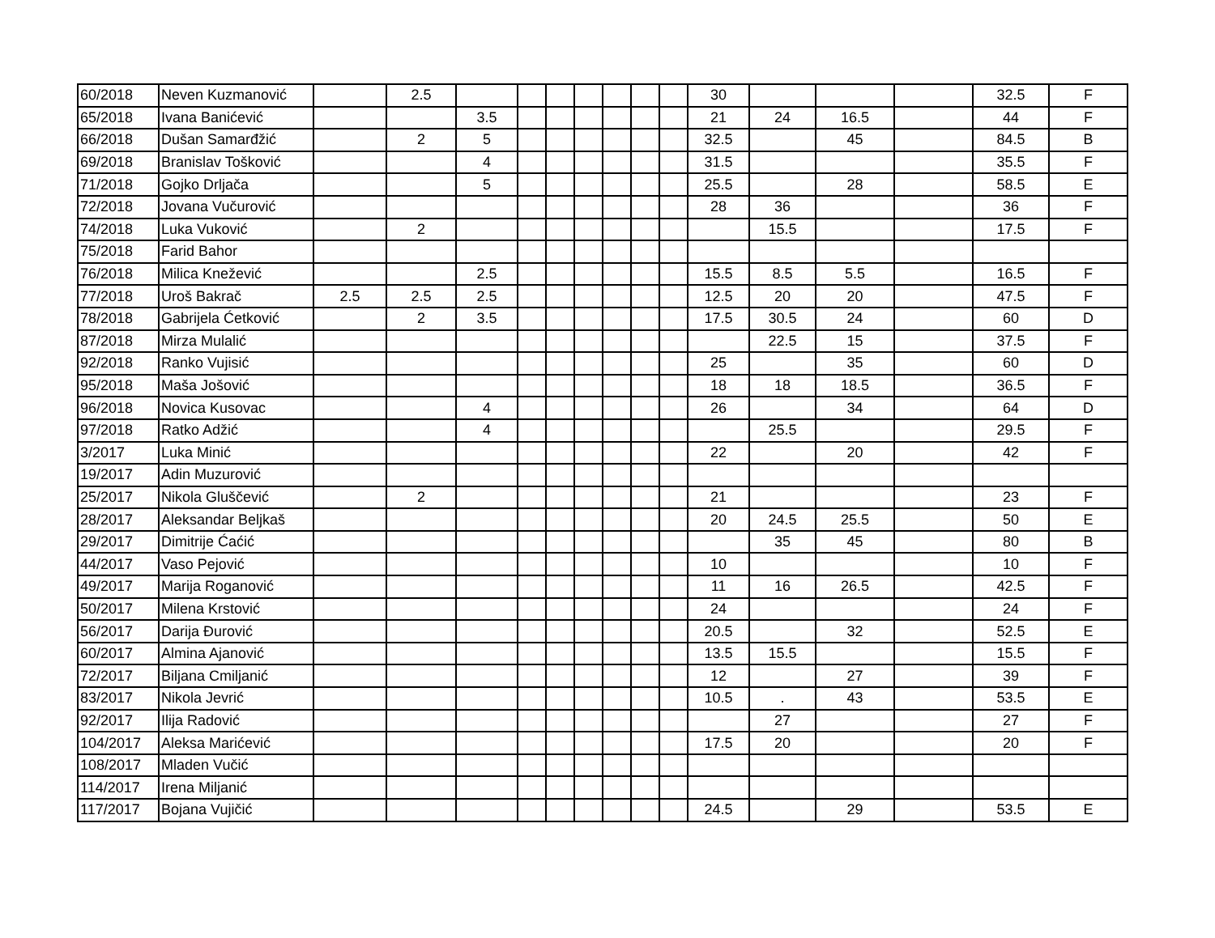| 60/2018 | Neven Kuzmanović | | 2.5 | | | | | | | | 30 | | | | 32.5 | F |
| 65/2018 | Ivana Banićević | | | 3.5 | | | | | | | 21 | 24 | 16.5 | | 44 | F |
| 66/2018 | Dušan Samarđžić | | 2 | 5 | | | | | | | 32.5 | | 45 | | 84.5 | B |
| 69/2018 | Branislav Tošković | | | 4 | | | | | | | 31.5 | | | | 35.5 | F |
| 71/2018 | Gojko Drljača | | | 5 | | | | | | | 25.5 | | 28 | | 58.5 | E |
| 72/2018 | Jovana Vučurović | | | | | | | | | | 28 | 36 | | | 36 | F |
| 74/2018 | Luka Vuković | | 2 | | | | | | | | | 15.5 | | | 17.5 | F |
| 75/2018 | Farid Bahor | | | | | | | | | | | | | | | |
| 76/2018 | Milica Knežević | | | 2.5 | | | | | | | 15.5 | 8.5 | 5.5 | | 16.5 | F |
| 77/2018 | Uroš Bakrač | 2.5 | 2.5 | 2.5 | | | | | | | 12.5 | 20 | 20 | | 47.5 | F |
| 78/2018 | Gabrijela Ćetković | | 2 | 3.5 | | | | | | | 17.5 | 30.5 | 24 | | 60 | D |
| 87/2018 | Mirza Mulalić | | | | | | | | | | | 22.5 | 15 | | 37.5 | F |
| 92/2018 | Ranko Vujisić | | | | | | | | | | 25 | | 35 | | 60 | D |
| 95/2018 | Maša Jošović | | | | | | | | | | 18 | 18 | 18.5 | | 36.5 | F |
| 96/2018 | Novica Kusovac | | | 4 | | | | | | | 26 | | 34 | | 64 | D |
| 97/2018 | Ratko Adžić | | | 4 | | | | | | | | 25.5 | | | 29.5 | F |
| 3/2017 | Luka Minić | | | | | | | | | | 22 | | 20 | | 42 | F |
| 19/2017 | Adin Muzurović | | | | | | | | | | | | | | | |
| 25/2017 | Nikola Gluščević | | 2 | | | | | | | | 21 | | | | 23 | F |
| 28/2017 | Aleksandar Beljkaš | | | | | | | | | | 20 | 24.5 | 25.5 | | 50 | E |
| 29/2017 | Dimitrije Ćaćić | | | | | | | | | | | 35 | 45 | | 80 | B |
| 44/2017 | Vaso Pejović | | | | | | | | | | 10 | | | | 10 | F |
| 49/2017 | Marija Roganović | | | | | | | | | | 11 | 16 | 26.5 | | 42.5 | F |
| 50/2017 | Milena Krstović | | | | | | | | | | 24 | | | | 24 | F |
| 56/2017 | Darija Đurović | | | | | | | | | | 20.5 | | 32 | | 52.5 | E |
| 60/2017 | Almina Ajanović | | | | | | | | | | 13.5 | 15.5 | | | 15.5 | F |
| 72/2017 | Biljana Cmiljanić | | | | | | | | | | 12 | | 27 | | 39 | F |
| 83/2017 | Nikola Jevrić | | | | | | | | | | 10.5 | . | 43 | | 53.5 | E |
| 92/2017 | Ilija Radović | | | | | | | | | | | 27 | | | 27 | F |
| 104/2017 | Aleksa Marićević | | | | | | | | | | 17.5 | 20 | | | 20 | F |
| 108/2017 | Mladen Vučić | | | | | | | | | | | | | | | |
| 114/2017 | Irena Miljanić | | | | | | | | | | | | | | | |
| 117/2017 | Bojana Vujičić | | | | | | | | | | 24.5 | | 29 | | 53.5 | E |